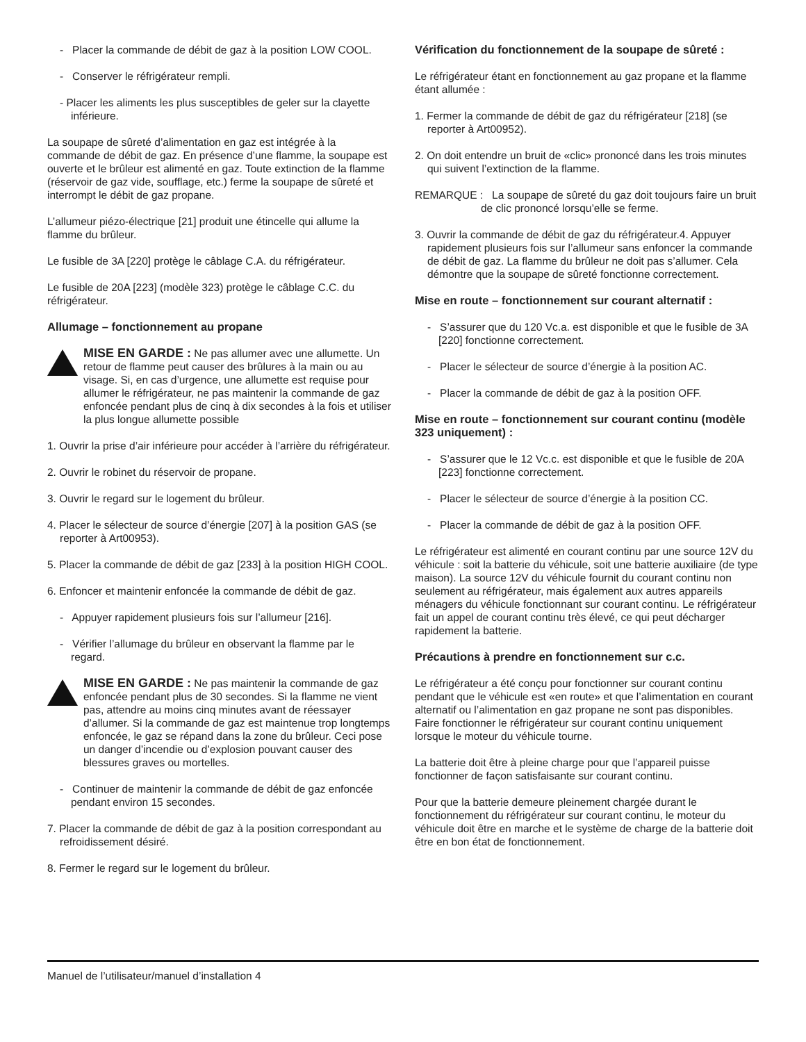- Placer la commande de débit de gaz à la position LOW COOL.
- Conserver le réfrigérateur rempli.
- Placer les aliments les plus susceptibles de geler sur la clayette inférieure.
La soupape de sûreté d’alimentation en gaz est intégrée à la commande de débit de gaz. En présence d’une flamme, la soupape est ouverte et le brûleur est alimenté en gaz. Toute extinction de la flamme (réservoir de gaz vide, soufflage, etc.) ferme la soupape de sûreté et interrompt le débit de gaz propane.
L’allumeur piézo-électrique [21] produit une étincelle qui allume la flamme du brûleur.
Le fusible de 3A [220] protège le câblage C.A. du réfrigérateur.
Le fusible de 20A [223] (modèle 323) protège le câblage C.C. du réfrigérateur.
Allumage – fonctionnement au propane
MISE EN GARDE : Ne pas allumer avec une allumette. Un retour de flamme peut causer des brûlures à la main ou au visage. Si, en cas d’urgence, une allumette est requise pour allumer le réfrigérateur, ne pas maintenir la commande de gaz enfoncée pendant plus de cinq à dix secondes à la fois et utiliser la plus longue allumette possible
1. Ouvrir la prise d’air inférieure pour accéder à l’arrière du réfrigérateur.
2. Ouvrir le robinet du réservoir de propane.
3. Ouvrir le regard sur le logement du brûleur.
4. Placer le sélecteur de source d’énergie [207] à la position GAS (se reporter à Art00953).
5. Placer la commande de débit de gaz [233] à la position HIGH COOL.
6. Enfoncer et maintenir enfoncée la commande de débit de gaz.
- Appuyer rapidement plusieurs fois sur l’allumeur [216].
- Vérifier l’allumage du brûleur en observant la flamme par le regard.
MISE EN GARDE : Ne pas maintenir la commande de gaz enfoncée pendant plus de 30 secondes. Si la flamme ne vient pas, attendre au moins cinq minutes avant de réessayer d’allumer. Si la commande de gaz est maintenue trop longtemps enfoncée, le gaz se répand dans la zone du brûleur. Ceci pose un danger d’incendie ou d’explosion pouvant causer des blessures graves ou mortelles.
- Continuer de maintenir la commande de débit de gaz enfoncée pendant environ 15 secondes.
7. Placer la commande de débit de gaz à la position correspondant au refroidissement désiré.
8. Fermer le regard sur le logement du brûleur.
Vérification du fonctionnement de la soupape de sûreté :
Le réfrigérateur étant en fonctionnement au gaz propane et la flamme étant allumée :
1. Fermer la commande de débit de gaz du réfrigérateur [218] (se reporter à Art00952).
2. On doit entendre un bruit de «clic» prononcé dans les trois minutes qui suivent l’extinction de la flamme.
REMARQUE : La soupape de sûreté du gaz doit toujours faire un bruit de clic prononcé lorsqu’elle se ferme.
3. Ouvrir la commande de débit de gaz du réfrigérateur.4. Appuyer rapidement plusieurs fois sur l’allumeur sans enfoncer la commande de débit de gaz. La flamme du brûleur ne doit pas s’allumer. Cela démontre que la soupape de sûreté fonctionne correctement.
Mise en route – fonctionnement sur courant alternatif :
- S’assurer que du 120 Vc.a. est disponible et que le fusible de 3A [220] fonctionne correctement.
- Placer le sélecteur de source d’énergie à la position AC.
- Placer la commande de débit de gaz à la position OFF.
Mise en route – fonctionnement sur courant continu (modèle 323 uniquement) :
- S’assurer que le 12 Vc.c. est disponible et que le fusible de 20A [223] fonctionne correctement.
- Placer le sélecteur de source d’énergie à la position CC.
- Placer la commande de débit de gaz à la position OFF.
Le réfrigérateur est alimenté en courant continu par une source 12V du véhicule : soit la batterie du véhicule, soit une batterie auxiliaire (de type maison). La source 12V du véhicule fournit du courant continu non seulement au réfrigérateur, mais également aux autres appareils ménagers du véhicule fonctionnant sur courant continu. Le réfrigérateur fait un appel de courant continu très élevé, ce qui peut décharger rapidement la batterie.
Précautions à prendre en fonctionnement sur c.c.
Le réfrigérateur a été conçu pour fonctionner sur courant continu pendant que le véhicule est «en route» et que l’alimentation en courant alternatif ou l’alimentation en gaz propane ne sont pas disponibles. Faire fonctionner le réfrigérateur sur courant continu uniquement lorsque le moteur du véhicule tourne.
La batterie doit être à pleine charge pour que l’appareil puisse fonctionner de façon satisfaisante sur courant continu.
Pour que la batterie demeure pleinement chargée durant le fonctionnement du réfrigérateur sur courant continu, le moteur du véhicule doit être en marche et le système de charge de la batterie doit être en bon état de fonctionnement.
Manuel de l’utilisateur/manuel d’installation 4